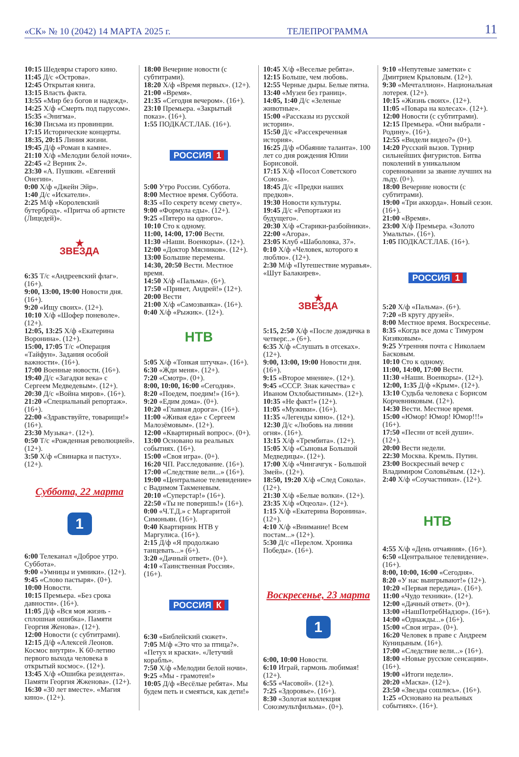«СК» № 10 (2042) 14 МАРТА 2025 г. ТЕЛЕПРОГРАММА 11
10:15 Шедевры старого кино.
11:45 Д/с «Острова».
12:45 Открытая книга.
13:15 Власть факта.
13:55 «Мир без богов и надежд».
14:25 Х/ф «Смерть под парусом».
15:35 «Энигма».
16:30 Письма из провинции.
17:15 Исторические концерты.
18:35, 20:15 Линия жизни.
19:45 Д/ф «Роман в камне».
21:10 Х/ф «Мелодии белой ночи».
22:45 «2 Верник 2».
23:30 «А. Пушкин. «Евгений Онегин».
0:00 Х/ф «Джейн Эйр».
1:40 Д/с «Искатели».
2:25 М/ф «Королевский бутерброд». «Притча об артисте (Лицедей)».
★
ЗВЕЗДА
6:35 Т/с «Андреевский флаг». (16+).
9:00, 13:00, 19:00 Новости дня. (16+).
9:20 «Ищу своих». (12+).
10:10 Х/ф «Шофер поневоле». (12+).
12:05, 13:25 Х/ф «Екатерина Воронина». (12+).
15:00, 17:05 Т/с «Операция «Тайфун». Задания особой важности». (16+).
17:00 Военные новости. (16+).
19:40 Д/с «Загадки века» с Сергеем Медведевым». (12+).
20:30 Д/с «Война миров». (16+).
21:20 «Специальный репортаж». (16+).
22:00 «Здравствуйте, товарищи!» (16+).
23:30 Музыка+. (12+).
0:50 Т/с «Рожденная революцией». (12+).
3:50 Х/ф «Свинарка и пастух». (12+).
Суббота, 22 марта
1
6:00 Телеканал «Доброе утро. Суббота».
9:00 «Умницы и умники». (12+).
9:45 «Слово пастыря». (0+).
10:00 Новости.
10:15 Премьера. «Без срока давности». (16+).
11:05 Д/ф «Вся моя жизнь - сплошная ошибка». Памяти Георгия Женова». (12+).
12:00 Новости (с субтитрами).
12:15 Д/ф «Алексей Леонов. Космос внутри». К 60-летию первого выхода человека в открытый космос». (12+).
13:45 Х/ф «Ошибка резидента». Памяти Георгия Жженова». (12+).
16:30 «30 лет вместе». «Магия кино». (12+).
18:00 Вечерние новости (с субтитрами).
18:20 Х/ф «Время первых». (12+).
21:00 «Время».
21:35 «Сегодня вечером». (16+).
23:10 Премьера. «Закрытый показ». (16+).
1:55 ПОДКАСТ.ЛАБ. (16+).
РОССИЯ 1
5:00 Утро России. Суббота.
8:00 Местное время. Суббота.
8:35 «По секрету всему свету».
9:00 «Формула еды». (12+).
9:25 «Пятеро на одного».
10:10 Сто к одному.
11:00, 14:00, 17:00 Вести.
11:30 «Наши. Военкоры». (12+).
12:00 «Доктор Мясников». (12+).
13:00 Большие перемены.
14:30, 20:50 Вести. Местное время.
14:50 Х/ф «Пальма». (6+).
17:50 «Привет, Андрей!» (12+).
20:00 Вести
21:00 Х/ф «Самозванка». (16+).
0:40 Х/ф «Рыжик». (12+).
НТВ
5:05 Х/ф «Тонкая штучка». (16+).
6:30 «Жди меня». (12+).
7:20 «Смотр». (0+).
8:00, 10:00, 16:00 «Сегодня».
8:20 «Поедем, поедим!» (16+).
9:20 «Едим дома». (0+).
10:20 «Главная дорога». (16+).
11:00 «Живая еда» с Сергеем Малозёмовым». (12+).
12:00 «Квартирный вопрос». (0+).
13:00 Основано на реальных событиях. (16+).
15:00 «Своя игра». (0+).
16:20 ЧП. Расследование. (16+).
17:00 «Следствие вели...» (16+).
19:00 «Центральное телевидение» с Вадимом Такменевым.
20:10 «Суперстар!» (16+).
22:50 «Ты не поверишь!» (16+).
0:00 «Ч.Т.Д.» с Маргаритой Симоньян. (16+).
0:40 Квартирник НТВ у Маргулиса. (16+).
2:15 Д/ф «Я продолжаю танцевать...» (6+).
3:20 «Дачный ответ». (0+).
4:10 «Таинственная Россия». (16+).
РОССИЯ К
6:30 «Библейский сюжет».
7:05 М/ф «Это что за птица?». «Петух и краски». «Летучий корабль».
7:50 Х/ф «Мелодии белой ночи».
9:25 «Мы - грамотеи!»
10:05 Д/ф «Весёлые ребята». Мы будем петь и смеяться, как дети!»
10:45 Х/ф «Веселые ребята».
12:15 Больше, чем любовь.
12:55 Черные дыры. Белые пятна.
13:40 «Музеи без границ».
14:05, 1:40 Д/с «Зеленые животные».
15:00 «Рассказы из русской истории».
15:50 Д/с «Рассекреченная история».
16:25 Д/ф «Обаяние таланта». 100 лет со дня рождения Юлии Борисовой.
17:15 Х/ф «Посол Советского Союза».
18:45 Д/с «Предки наших предков».
19:30 Новости культуры.
19:45 Д/с «Репортажи из будущего».
20:30 Х/ф «Старики-разбойники».
22:00 «Агора».
23:05 Клуб «Шаболовка, 37».
0:10 Х/ф «Человек, которого я люблю». (12+).
2:30 М/ф «Путешествие муравья». «Шут Балакирев».
★
ЗВЕЗДА
5:15, 2:50 Х/ф «После дождичка в четверг...» (6+).
6:35 Х/ф «Слушать в отсеках». (12+).
9:00, 13:00, 19:00 Новости дня. (16+).
9:15 «Второе мнение». (12+).
9:45 «СССР. Знак качества» с Иваном Охлобыстиным». (12+).
10:35 «Не факт!» (12+).
11:05 «Мужики». (16+).
11:35 «Легенды кино». (12+).
12:30 Д/с «Любовь на линии огня». (16+).
13:15 Х/ф «Трембита». (12+).
15:05 Х/ф «Сыновья Большой Медведицы». (12+).
17:00 Х/ф «Чингачгук - Большой Змей». (12+).
18:50, 19:20 Х/ф «След Сокола». (12+).
21:30 Х/ф «Белые волки». (12+).
23:35 Х/ф «Оцеола». (12+).
1:15 Х/ф «Екатерина Воронина». (12+).
4:10 Х/ф «Внимание! Всем постам...» (12+).
5:30 Д/с «Перелом. Хроника Победы». (16+).
Воскресенье, 23 марта
1
6:00, 10:00 Новости.
6:10 Играй, гармонь любимая! (12+).
6:55 «Часовой». (12+).
7:25 «Здоровье». (16+).
8:30 «Золотая коллекция Союзмультфильма». (0+).
9:10 «Непутевые заметки» с Дмитрием Крыловым. (12+).
9:30 «Мечталлион». Национальная лотерея. (12+).
10:15 «Жизнь своих». (12+).
11:05 «Повара на колесах». (12+).
12:00 Новости (с субтитрами).
12:15 Премьера. «Они выбрали - Родину». (16+).
12:55 «Видели видео?» (0+).
14:20 Русский вызов. Турнир сильнейших фигуристов. Битва поколений в уникальном соревновании за звание лучших на льду. (0+).
18:00 Вечерние новости (с субтитрами).
19:00 «Три аккорда». Новый сезон. (16+).
21:00 «Время».
23:00 Х/ф Премьера. «Золото Умальты». (16+).
1:05 ПОДКАСТ.ЛАБ. (16+).
РОССИЯ 1
5:20 Х/ф «Пальма». (6+).
7:20 «В кругу друзей».
8:00 Местное время. Воскресенье.
8:35 «Когда все дома с Тимуром Кизяковым».
9:25 Утренняя почта с Николаем Басковым.
10:10 Сто к одному.
11:00, 14:00, 17:00 Вести.
11:30 «Наши. Военкоры». (12+).
12:00, 1:35 Д/ф «Крым». (12+).
13:10 Судьба человека с Борисом Корчевниковым. (12+).
14:30 Вести. Местное время.
15:00 «Юмор! Юмор! Юмор!!!» (16+).
17:50 «Песни от всей души». (12+).
20:00 Вести недели.
22:30 Москва. Кремль. Путин.
23:00 Воскресный вечер с Владимиром Соловьёвым. (12+).
2:40 Х/ф «Соучастники». (12+).
НТВ
4:55 Х/ф «День отчаяния». (16+).
6:50 «Центральное телевидение». (16+).
8:00, 10:00, 16:00 «Сегодня».
8:20 «У нас выигрывают!» (12+).
10:20 «Первая передача». (16+).
11:00 «Чудо техники». (12+).
12:00 «Дачный ответ». (0+).
13:00 «НашПотребНадзор». (16+).
14:00 «Однажды...» (16+).
15:00 «Своя игра». (0+).
16:20 Человек в праве с Андреем Куницыным. (16+).
17:00 «Следствие вели...» (16+).
18:00 «Новые русские сенсации». (16+).
19:00 «Итоги недели».
20:20 «Маска». (12+).
23:50 «Звезды сошлись». (16+).
1:25 «Основано на реальных событиях». (16+).